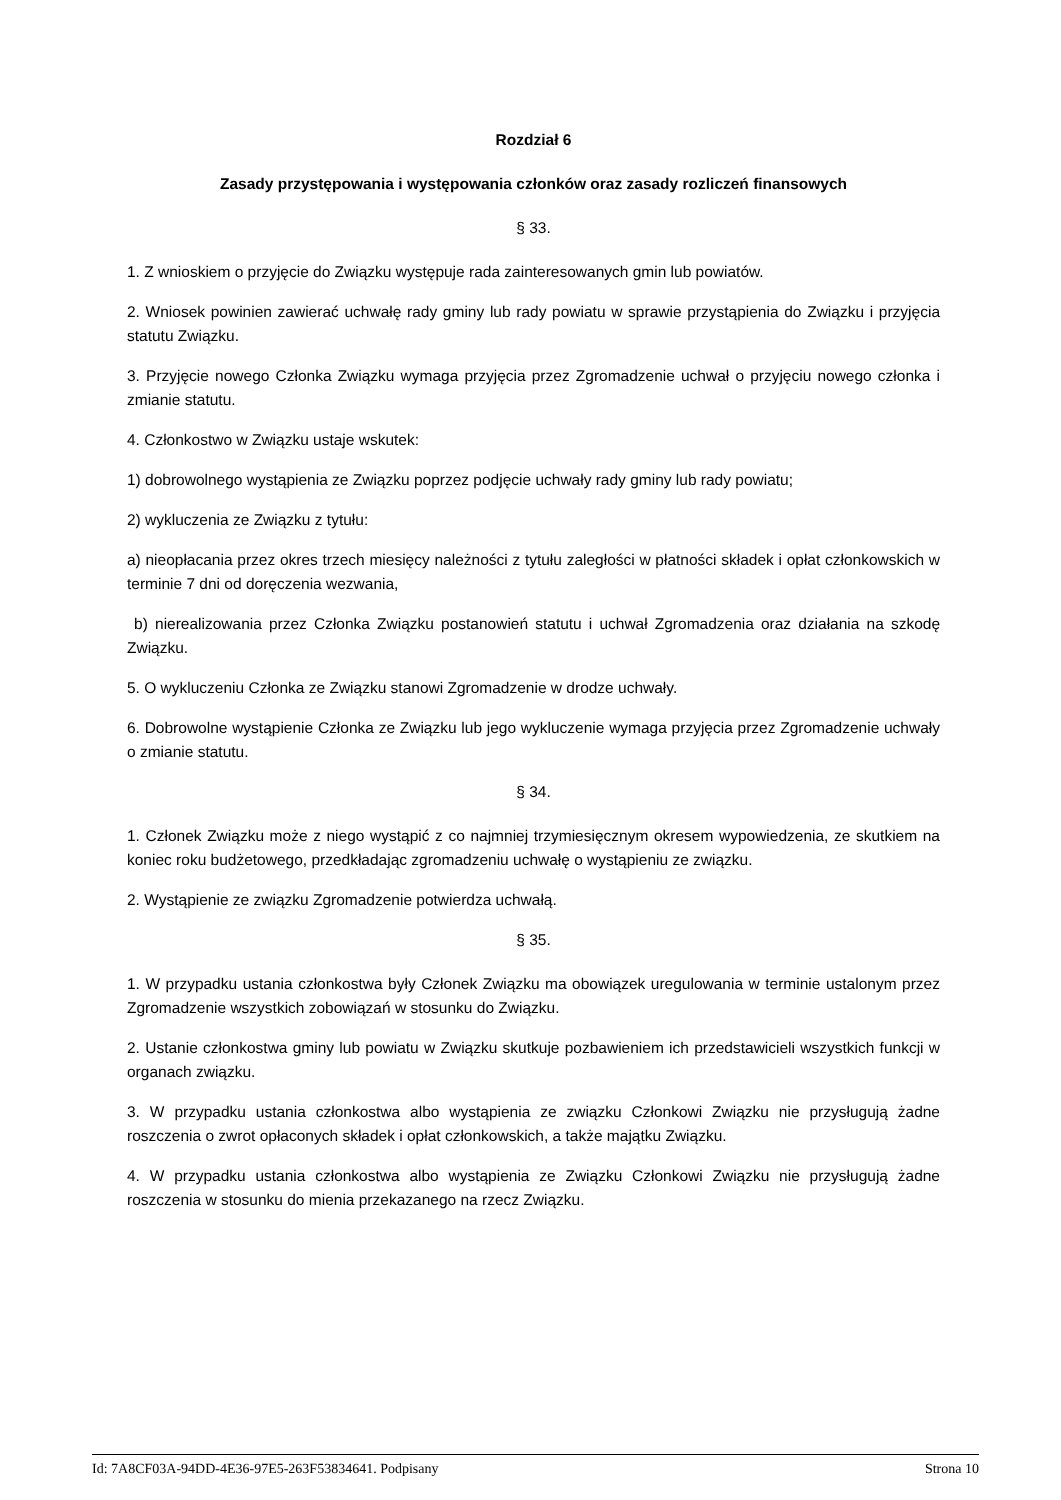Rozdział 6
Zasady przystępowania i występowania członków oraz zasady rozliczeń finansowych
§ 33.
1. Z wnioskiem o przyjęcie do Związku występuje rada zainteresowanych gmin lub powiatów.
2. Wniosek powinien zawierać uchwałę rady gminy lub rady powiatu w sprawie przystąpienia do Związku i przyjęcia statutu Związku.
3. Przyjęcie nowego Członka Związku wymaga przyjęcia przez Zgromadzenie uchwał o przyjęciu nowego członka i zmianie statutu.
4. Członkostwo w Związku ustaje wskutek:
1) dobrowolnego wystąpienia ze Związku poprzez podjęcie uchwały rady gminy lub rady powiatu;
2) wykluczenia ze Związku z tytułu:
a) nieopłacania przez okres trzech miesięcy należności z tytułu zaległości w płatności składek i opłat członkowskich w terminie 7 dni od doręczenia wezwania,
b) nierealizowania przez Członka Związku postanowień statutu i uchwał Zgromadzenia oraz działania na szkodę Związku.
5. O wykluczeniu Członka ze Związku stanowi Zgromadzenie w drodze uchwały.
6. Dobrowolne wystąpienie Członka ze Związku lub jego wykluczenie wymaga przyjęcia przez Zgromadzenie uchwały o zmianie statutu.
§ 34.
1. Członek Związku może z niego wystąpić z co najmniej trzymiesięcznym okresem wypowiedzenia, ze skutkiem na koniec roku budżetowego, przedkładając zgromadzeniu uchwałę o wystąpieniu ze związku.
2. Wystąpienie ze związku Zgromadzenie potwierdza uchwałą.
§ 35.
1. W przypadku ustania członkostwa były Członek Związku ma obowiązek uregulowania w terminie ustalonym przez Zgromadzenie wszystkich zobowiązań w stosunku do Związku.
2. Ustanie członkostwa gminy lub powiatu w Związku skutkuje pozbawieniem ich przedstawicieli wszystkich funkcji w organach związku.
3. W przypadku ustania członkostwa albo wystąpienia ze związku Członkowi Związku nie przysługują żadne roszczenia o zwrot opłaconych składek i opłat członkowskich, a także majątku Związku.
4. W przypadku ustania członkostwa albo wystąpienia ze Związku Członkowi Związku nie przysługują żadne roszczenia w stosunku do mienia przekazanego na rzecz Związku.
Id: 7A8CF03A-94DD-4E36-97E5-263F53834641. Podpisany Strona 10